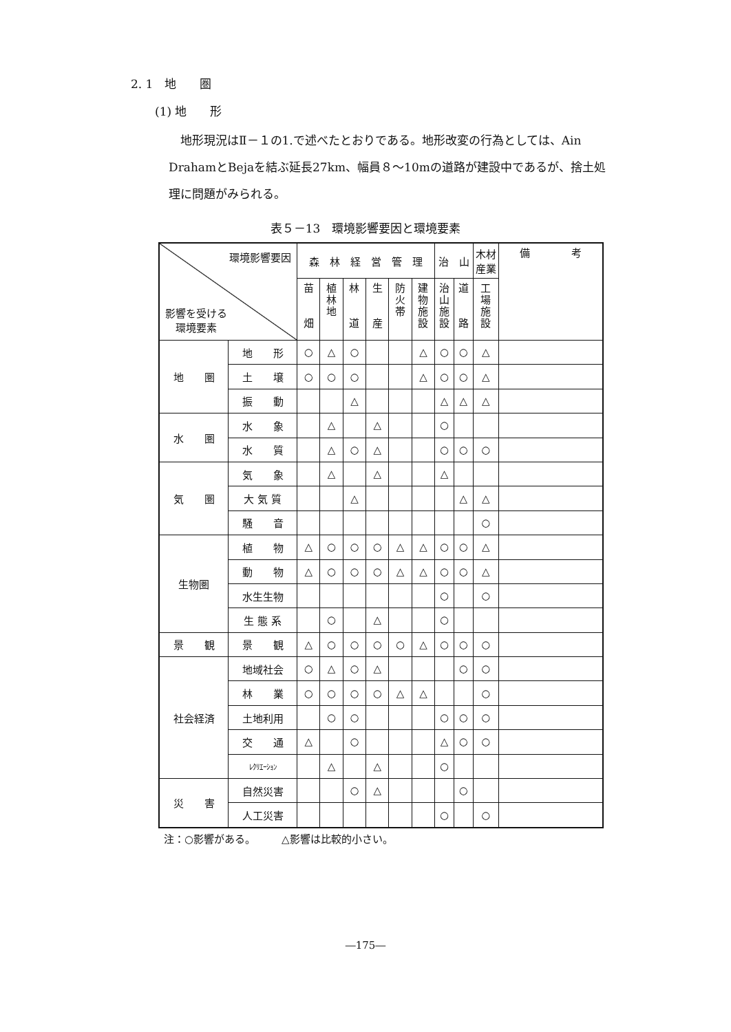2. 1　地　　圏
(1) 地　　形
　地形現況はⅡ－１の1.で述べたとおりである。地形改変の行為としては、Ain DrahamとBejaを結ぶ延長27km、幅員８～10mの道路が建設中であるが、捨土処理に問題がみられる。
表５－13　環境影響要因と環境要素
| 環境影響要因 影響を受ける 環境要素 | | 森 林 経 営 管 理 | | | | | | 治 山 | | 木材 産業 | 備 考 |
| --- | --- | --- | --- | --- | --- | --- | --- | --- | --- | --- | --- |
| | | 苗 畑 | 植 林 地 | 林 道 | 生 産 | 防 火 帯 | 建 物 施 設 | 治 山 施 設 | 道 路 | 工 場 施 設 | |
| 地 圏 | 地 形 | ○ | △ | ○ | | | △ | ○ | ○ | △ | |
| | 土 壌 | ○ | ○ | ○ | | | △ | ○ | ○ | △ | |
| | 振 動 | | | △ | | | | △ | △ | △ | |
| 水 圏 | 水 象 | | △ | | △ | | | ○ | | | |
| | 水 質 | | △ | ○ | △ | | | ○ | ○ | ○ | |
| 気 圏 | 気 象 | | △ | | △ | | | △ | | | |
| | 大 気 質 | | | △ | | | | | △ | △ | |
| | 騒 音 | | | | | | | | | ○ | |
| 生物圏 | 植 物 | △ | ○ | ○ | ○ | △ | △ | ○ | ○ | △ | |
| | 動 物 | △ | ○ | ○ | ○ | △ | △ | ○ | ○ | △ | |
| | 水生生物 | | | | | | | ○ | | ○ | |
| | 生 態 系 | | ○ | | △ | | | ○ | | | |
| 景 観 | 景 観 | △ | ○ | ○ | ○ | ○ | △ | ○ | ○ | ○ | |
| 社会経済 | 地域社会 | ○ | △ | ○ | △ | | | | ○ | ○ | |
| | 林 業 | ○ | ○ | ○ | ○ | △ | △ | | | ○ | |
| | 土地利用 | | ○ | ○ | | | | ○ | ○ | ○ | |
| | 交 通 | △ | | ○ | | | | △ | ○ | ○ | |
| | ﾚｸﾘｴｰｼｮﾝ | | △ | | △ | | | ○ | | | |
| 災 害 | 自然災害 | | | ○ | △ | | | | ○ | | |
| | 人工災害 | | | | | | | ○ | | ○ | |
注：○影響がある。　　　△影響は比較的小さい。
―175―